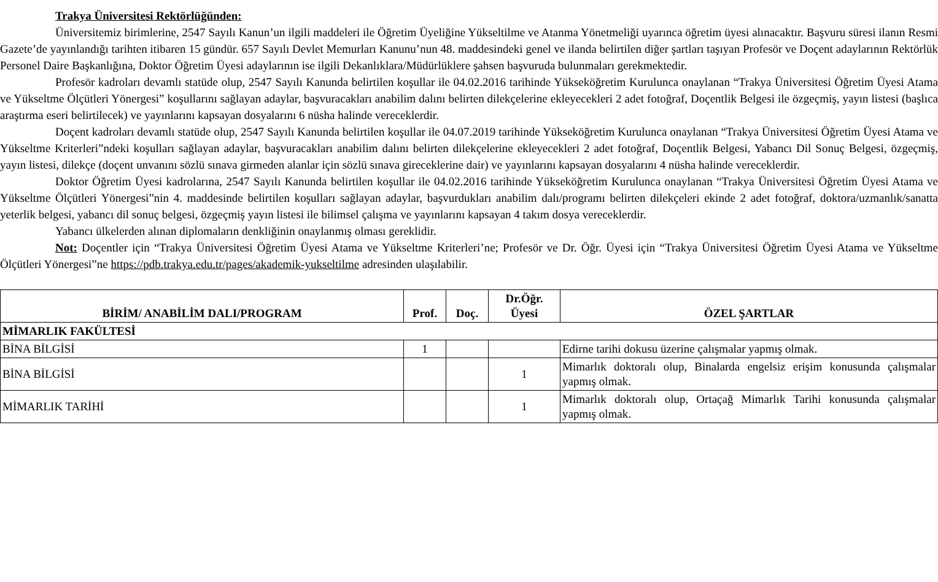Trakya Üniversitesi Rektörlüğünden:
Üniversitemiz birimlerine, 2547 Sayılı Kanun’un ilgili maddeleri ile Öğretim Üyeliğine Yükseltilme ve Atanma Yönetmeliği uyarınca öğretim üyesi alınacaktır. Başvuru süresi ilanın Resmi Gazete’de yayınlandığı tarihten itibaren 15 gündür. 657 Sayılı Devlet Memurları Kanunu’nun 48. maddesindeki genel ve ilanda belirtilen diğer şartları taşıyan Profesör ve Doçent adaylarının Rektörlük Personel Daire Başkanlığına, Doktor Öğretim Üyesi adaylarının ise ilgili Dekanlıklara/Müdürlüklere şahsen başvuruda bulunmaları gerekmektedir.
Profesör kadroları devamlı statüde olup, 2547 Sayılı Kanunda belirtilen koşullar ile 04.02.2016 tarihinde Yükseköğretim Kurulunca onaylanan “Trakya Üniversitesi Öğretim Üyesi Atama ve Yükseltme Ölçütleri Yönergesi” koşullarını sağlayan adaylar, başvuracakları anabilim dalını belirten dilekçelerine ekleyecekleri 2 adet fotoğraf, Doçentlik Belgesi ile özgeçmiş, yayın listesi (başlıca araştırma eseri belirtilecek) ve yayınlarını kapsayan dosyalarını 6 nüsha halinde vereceklerdir.
Doçent kadroları devamlı statüde olup, 2547 Sayılı Kanunda belirtilen koşullar ile 04.07.2019 tarihinde Yükseköğretim Kurulunca onaylanan “Trakya Üniversitesi Öğretim Üyesi Atama ve Yükseltme Kriterleri”ndeki koşulları sağlayan adaylar, başvuracakları anabilim dalını belirten dilekçelerine ekleyecekleri 2 adet fotoğraf, Doçentlik Belgesi, Yabancı Dil Sonuç Belgesi, özgeçmiş, yayın listesi, dilekçe (doçent unvanını sözlü sınava girmeden alanlar için sözlü sınava gireceklerine dair) ve yayınlarını kapsayan dosyalarını 4 nüsha halinde vereceklerdir.
Doktor Öğretim Üyesi kadrolarına, 2547 Sayılı Kanunda belirtilen koşullar ile 04.02.2016 tarihinde Yükseköğretim Kurulunca onaylanan “Trakya Üniversitesi Öğretim Üyesi Atama ve Yükseltme Ölçütleri Yönergesi”nin 4. maddesinde belirtilen koşulları sağlayan adaylar, başvurdukları anabilim dalı/programı belirten dilekçeleri ekinde 2 adet fotoğraf, doktora/uzmanlık/sanatta yeterlik belgesi, yabancı dil sonuç belgesi, özgeçmiş yayın listesi ile bilimsel çalışma ve yayınlarını kapsayan 4 takım dosya vereceklerdir.
Yabancı ülkelerden alınan diplomaların denkliğinin onaylanmış olması gereklidir.
Not: Doçentler için “Trakya Üniversitesi Öğretim Üyesi Atama ve Yükseltme Kriterleri’ne; Profesör ve Dr. Öğr. Üyesi için “Trakya Üniversitesi Öğretim Üyesi Atama ve Yükseltme Ölçütleri Yönergesi”ne https://pdb.trakya.edu.tr/pages/akademik-yukseltilme adresinden ulaşılabilir.
| BİRİM/ ANABİLİM DALI/PROGRAM | Prof. | Doç. | Dr.Öğr. Üyesi | ÖZEL ŞARTLAR |
| --- | --- | --- | --- | --- |
| MİMARLIK FAKÜLTESİ | | | | |
| BİNA BİLGİSİ | 1 | | | Edirne tarihi dokusu üzerine çalışmalar yapmış olmak. |
| BİNA BİLGİSİ | | | 1 | Mimarlık doktoralı olup, Binalarda engelsiz erişim konusunda çalışmalar yapmış olmak. |
| MİMARLIK TARİHİ | | | 1 | Mimarlık doktoralı olup, Ortaçağ Mimarlık Tarihi konusunda çalışmalar yapmış olmak. |